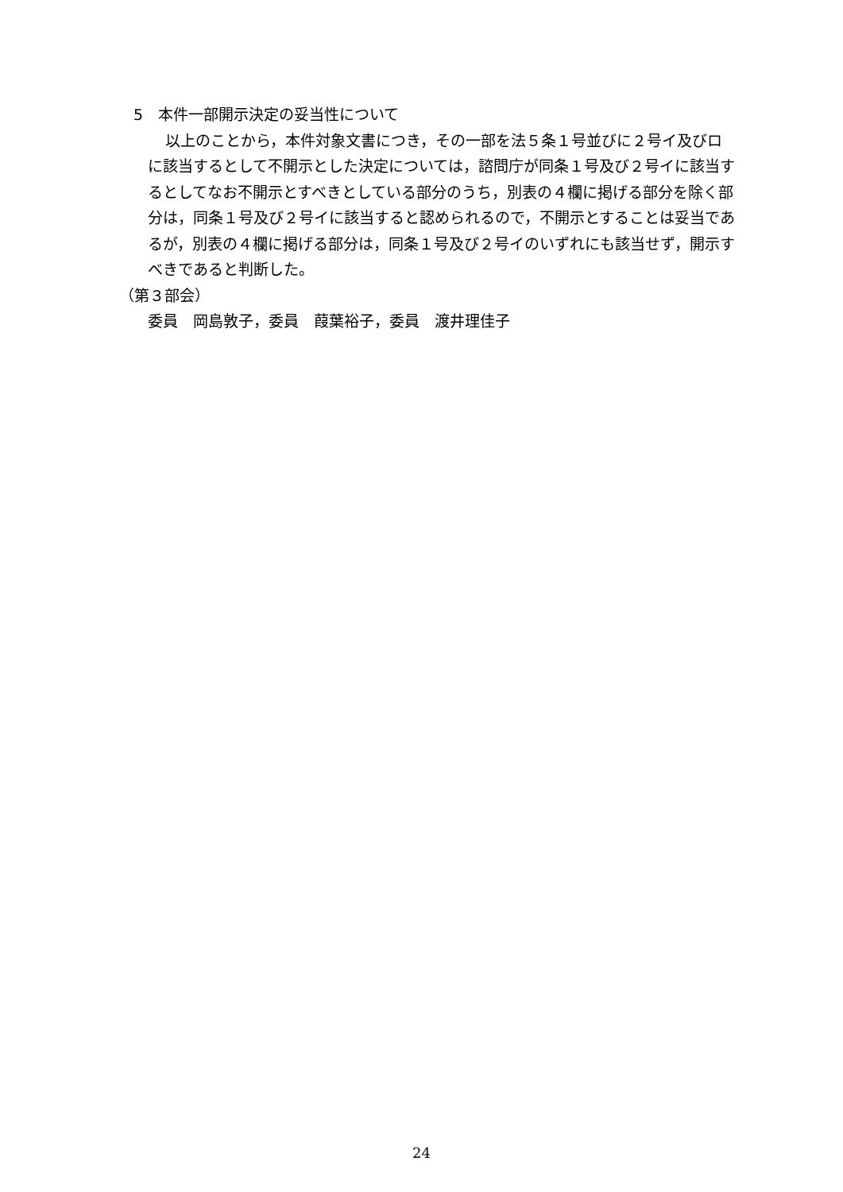5　本件一部開示決定の妥当性について
以上のことから，本件対象文書につき，その一部を法５条１号並びに２号イ及びロに該当するとして不開示とした決定については，諮問庁が同条１号及び２号イに該当するとしてなお不開示とすべきとしている部分のうち，別表の４欄に掲げる部分を除く部分は，同条１号及び２号イに該当すると認められるので，不開示とすることは妥当であるが，別表の４欄に掲げる部分は，同条１号及び２号イのいずれにも該当せず，開示すべきであると判断した。
（第３部会）
委員　岡島敦子，委員　葭葉裕子，委員　渡井理佳子
24